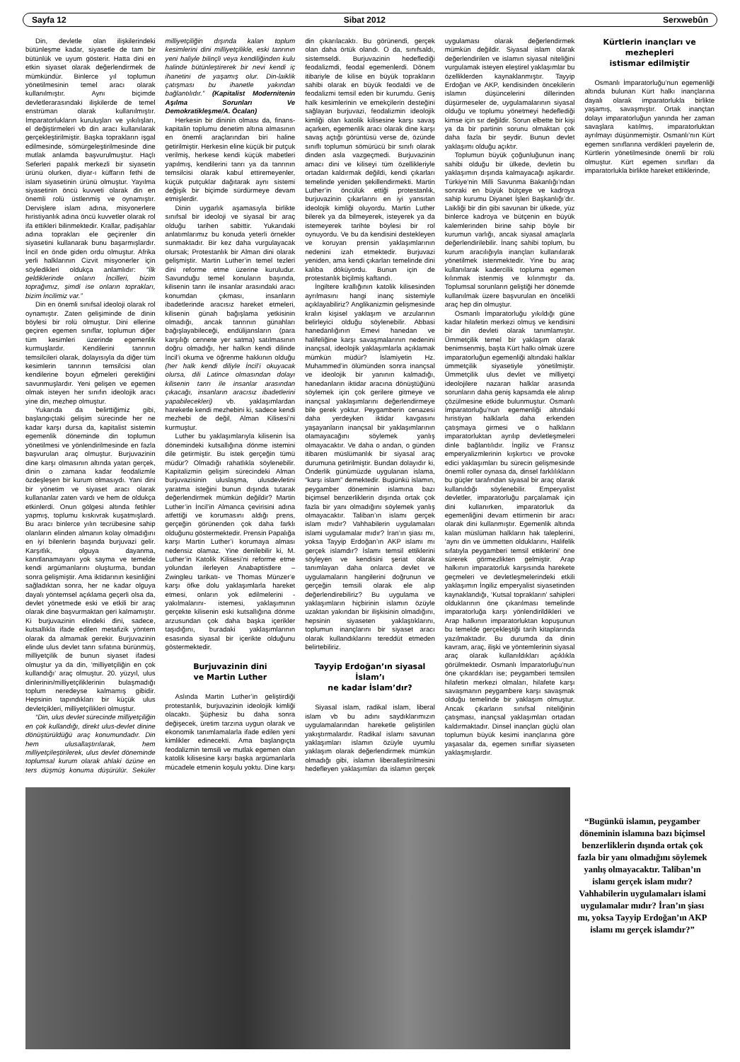Sayfa 12 Sibat 2012 Serxwebûn
Din, devletle olan ilişkilerindeki bütünleşme kadar, siyasetle de tam bir bütünlük ve uyum gösterir. Hatta dini en etkin siyaset olarak değerlendirmek de mümkündür. Binlerce yıl toplumun yönetilmesinin temel aracı olarak kullanılmıştır. Aynı biçimde devletlerarasındaki ilişkilerde de temel enstrüman olarak kullanılmıştır. İmparatorlukların kuruluşları ve yıkılışları, el değiştirmeleri vb din aracı kullanılarak gerçekleştirilmiştir. Başka toprakların işgal edilmesinde, sömürgeleştirilmesinde dine mutlak anlamda başvurulmuştur. Haçlı Seferleri papalık merkezli bir siyasetin ürünü olurken, diyar-ı küffarın fethi de islam siyasetinin ürünü olmuştur. Yayılma siyasetinin öncü kuvveti olarak din en önemli rolü üstlenmiş ve oynamıştır. Dervişlere islam adına, misyonerlere hıristiyanlık adına öncü kuvvetler olarak rol ifa ettikleri bilinmektedir. Krallar, padişahlar adına toprakları ele geçirenler din siyasetini kullanarak bunu başarmışlardır. İncil en önde giden ordu olmuştur. Afrika yerli halklarının Cizvit misyonerler için söyledikleri oldukça anlamlıdır: “İlk geldiklerinde onların İncilleri, bizim toprağımız, şimdi ise onların toprakları, bizim İncilimiz var.”
Din en önemli sınıfsal ideoloji olarak rol oynamıştır. Zaten gelişiminde de dinin böylesi bir rolü olmuştur. Dini ellerine geçiren egemen sınıflar, toplumun diğer tüm kesimleri üzerinde egemenlik kurmuşlardır. Kendilerini tanrının temsilcileri olarak, dolayısıyla da diğer tüm kesimlerin tanrının temsilcisi olan kendilerine boyun eğmeleri gerektiğini savunmuşlardır. Yeni gelişen ve egemen olmak isteyen her sınıfın ideolojik aracı yine din, mezhep olmuştur.
Yukarıda da belirttiğimiz gibi, başlangıçtaki gelişim sürecinde her ne kadar karşı dursa da, kapitalist sistemin egemenlik döneminde din toplumun yönetilmesi ve yönlendirilmesinde en fazla başvurulan araç olmuştur. Burjuvazinin dine karşı olmasının altında yatan gerçek, dinin o zamana kadar feodalizmle özdeşleşen bir kurum olmasıydı. Yani dini bir yönetim ve siyaset aracı olarak kullananlar zaten vardı ve hem de oldukça etkinlerdi. Onun gölgesi altında fetihler yapmış, toplumu kıskıvrak kuşatmışlardı. Bu aracı binlerce yılın tecrübesine sahip olanların elinden almanın kolay olmadığını en iyi bilenlerin başında burjuvazi gelir. Karşıtlık, olguya dayanma, kanıtlanamayanı yok sayma ve temelde kendi argümanlarını oluşturma, bundan sonra gelişmiştir. Ama iktidarının kesinliğini sağladıktan sonra, her ne kadar olguya dayalı yöntemsel açıklama geçerli olsa da, devlet yönetmede eski ve etkili bir araç olarak dine başvurmaktan geri kalmamıştır. Ki burjuvazinin elindeki dini, sadece, kutsallıkla ifade edilen metafizik yöntem olarak da almamak gerekir. Burjuvazinin elinde ulus devlet tanrı sıfatına bürünmüş, milliyetçilik de bunun siyaset ifadesi olmuştur ya da din, ‘milliyetçiliğin en çok kullandığı’ araç olmuştur. 20. yüzyıl, ulus dinlerinin/milliyetçiliklerinin bulaşmadığı toplum neredeyse kalmamış gibidir. Hepsinin tapındıkları bir küçük ulus devletçikleri, milliyetçilikleri olmuştur.
“Din, ulus devlet sürecinde milliyetçiliğin en çok kullandığı, direkt ulus-devlet dinine dönüştürüldüğü araç konumundadır. Din hem ulusallaştırılarak, hem milliyetçileştirilerek, ulus devlet döneminde toplumsal kurum olarak ahlaki özüne en ters düşmüş konuma düşürülür. Seküler milliyetçiliğin dışında kalan toplum kesimlerini dini milliyetçilikle, eski tanrının yeni haliyle bilinçli veya kendiliğinden kulu halinde bütünleştirerek bir nevi kendi iç ihanetini de yaşamış olur. Din-laiklik çatışması bu ihanetle yakından bağlantılıdır.” (Kapitalist Modernitenin Aşılma Sorunları Ve Demokratikleşme/A. Öcalan)
Herkesin bir dininin olması da, finans-kapitalin toplumu denetim altına almasının en önemli araçlarından biri haline getirilmiştir. Herkesin eline küçük bir putçuk verilmiş, herkese kendi küçük mabetleri yapılmış, kendilerini tanrı ya da tanrının temsilcisi olarak kabul etti­remeyenler, küçük putçuklar dağıtarak aynı sistemi değişik bir biçimde sürdürmeye devam etmişlerdir.
Dinin uygarlık aşamasıyla birlikte sınıfsal bir ideoloji ve siyasal bir araç olduğu tarihen sabittir. Yukarıdaki anlatımlarımız bu konuda yeterli örnekler sunmaktadır. Bir kez daha vurgulayacak olursak; Protestanlık bir Alman dini olarak gelişmiştir. Martin Luther’in temel tezleri dini reforme etme üzerine kuruludur. Savunduğu temel konuların başında, kilisenin tanrı ile insanlar arasındaki aracı konumdan çıkması, insanların ibadetlerinde aracısız hareket etmeleri, kilisenin günah bağışlama yetkisinin olmadığı, ancak tanrının günahları bağışlayabileceği, endülijansların (para karşılığı cennete yer satma) satılmasının doğru olmadığı, her halkın kendi dilinde İncil’i okuma ve öğrenme hakkının olduğu (her halk kendi diliyle İncil’i okuyacak olursa, dili Latince olmasından dolayı kilisenin tanrı ile insanlar arasından çıkacağı, insanların aracısız ibadetlerini yapabilecekleri) vb. yaklaşımlardan hareketle kendi mezhebini ki, sadece kendi mezhebi de değil, Alman Kilisesi’ni kurmuştur.
Luther bu yaklaşımlarıyla kilisenin İsa dönemindeki kutsallığına dönme istemini dile getirmiştir. Bu istek gerçeğin tümü müdür? Olmadığı rahatlıkla söylenebilir. Kapitalizmin gelişim sürecindeki Alman burjuvazisinin uluslaşma, ulusdevletini yaratma isteğini bunun dışında tutarak değerlendirmek mümkün değildir? Martin Luther’in İncil’in Almanca çevirisini adına atfettiği ve korumasını aldığı prens, gerçeğin görünenden çok daha farklı olduğunu göstermektedir. Prensin Papalığa karşı Martin Luther’i korumaya alması nedensiz olamaz. Yine denilebilir ki, M. Luther’in Katolik Kilisesi’ni reforme etme yolundan ilerleyen Anabaptistlere –Zwingleu tarikatı- ve Thomas Münzer’e karşı öfke dolu yaklaşımlarla hareket etmesi, onların yok edilmelerini -yakılmalarını- istemesi, yaklaşımının gerçekte kilisenin eski kutsallığına dönme arzusundan çok daha başka içerikler taşıdığını, buradaki yaklaşımlarının esasında siyasal bir içerikte olduğunu göstermektedir.
Burjuvazinin dini
ve Martin Luther
Aslında Martin Luther’in geliştirdiği protestanlık, burjuvazinin ideolojik kimliği olacaktı. Şüphesiz bu daha sonra değişecek, üretim tarzına uygun olarak ve ekonomik tanımlamalarla ifade edilen yeni kimlikler edinecekti. Ama başlangıçta feodalizmin temsili ve mutlak egemen olan katolik kilisesine karşı başka argümanlarla mücadele etmenin koşulu yoktu. Dine karşı din çıkarılacaktı. Bu görünendi, gerçek olan daha örtük olandı. O da, sınıfsaldı, sistemseldi. Burjuvazinin hedeflediği feodalizmdi, feodal egemenlerdi. Dönem itibariyle de kilise en büyük toprakların sahibi olarak en büyük feodaldi ve de feodalizmi temsil eden bir kurumdu. Geniş halk kesimlerinin ve emekçilerin desteğini sağlayan burjuvazi, feodalizmin ideolojik kimliği olan katolik kilisesine karşı savaş açarken, egemenlik aracı olarak dine karşı savaş açtığı görüntüsü verse de, özünde sınıflı toplumun sömürücü bir sınıfı olarak dinden asla vazgeçmedi. Burjuvazinin amacı dini ve kiliseyi tüm özellikleriyle ortadan kaldırmak değildi, kendi çıkarları temelinde yeniden şekillendirmekti. Martin Luther’in öncülük ettiği protestanlık, burjuvazinin çıkarlarını en iyi yansıtan ideolojik kimliği oluyordu. Martin Luther bilerek ya da bilmeyerek, isteyerek ya da istemeyerek tarihte böylesi bir rol oynuyordu. Ve bu da kendisini destekleyen ve koruyan prensin yaklaşımlarının nedenini izah etmektedir. Burjuvazi yeniden, ama kendi çıkarları temelinde dini kalıba döküyordu. Bunun için de protestanlık biçilmiş kaftandı.
İngiltere krallığının katolik kilisesinden ayrılmasını hangi inanç sistemiyle açıklayabiliriz? Anglikanizmin gelişmesinde kralın kişisel yaklaşım ve arzularının belirleyici olduğu söylenebilir. Abbasi hanedanlığının Emevi hanedan ve halifeliğine karşı savaşmalarının nedenini inançsal, ideolojik yaklaşımlarla açıklamak mümkün müdür? İslamiyetin Hz. Muhammed’in ölümünden sonra inançsal ve ideolojik bir yanının kalmadığı, hanedanların iktidar aracına dönüştüğünü söylemek için çok gerilere gitmeye ve inançsal yaklaşımlarını değerlendirmeye bile gerek yoktur. Peygamberin cenazesi daha yerdeyken iktidar kavgasını yaşayanların inançsal bir yaklaşımlarının olamayacağını söylemek yanlış olmayacaktır. Ve daha o andan, o günden itibaren müslümanlık bir siyasal araç durumuna getirilmiştir. Bundan dolayıdır ki, Önderlik günümüzde uygulanan islama, “karşı islam” demektedir. Bugünkü islamın, peygamber döneminin islamına bazı biçimsel benzerliklerin dışında ortak çok fazla bir yanı olmadığını söylemek yanlış olmayacaktır. Taliban’ın islamı gerçek islam mıdır? Vahhabilerin uygulamaları islami uygulamalar mıdır? İran’ın şiası mı, yoksa Tayyip Erdoğan’ın AKP islamı mı gerçek islamdır? İslamı temsil ettiklerini söyleyen ve kendisini şeriat olarak tanımlayan daha onlarca devlet ve uygulamaların hangilerini doğrunun ve gerçeğin temsili olarak ele alıp değerlendirebiliriz? Bu uygulama ve yaklaşımların hiçbirinin islamın özüyle uzaktan yakından bir ilişkisinin olmadığını, hepsinin siyaseten yaklaştıklarını, toplumun inançlarını bir siyaset aracı olarak kullandıklarını tereddüt etmeden belirtebiliriz.
Tayyip Erdoğan’ın siyasal İslam’ı
ne kadar İslam’dır?
Siyasal islam, radikal islam, liberal islam vb bu adını saydıklarımızın uygulamalarından hareketle geliştirilen yakıştırmalardır. Radikal islamı savunan yaklaşımları islamın özüyle uyumlu yaklaşım olarak değerlendirmek mümkün olmadığı gibi, islamın liberalleştirilmesini hedefleyen yaklaşımları da islamın gerçek uygulaması olarak değerlendirmek mümkün değildir. Siyasal islam olarak değerlendirilen ve islamın siyasal niteliğini vurgulamak isteyen eleştirel yaklaşımlar bu özelliklerden kaynaklanmıştır. Tayyip Erdoğan ve AKP, kendisinden öncekilerin islamın düşüncelerini dillerinden düşürmeseler de, uygulamalarının siyasal olduğu ve toplumu yönetmeyi hedeflediği kimse için sır değildir. Sorun elbette bir kişi ya da bir partinin sorunu olmaktan çok daha fazla bir şeydir. Bunun devlet yaklaşımı olduğu açıktır.
Toplumun büyük çoğunluğunun inanç sahibi olduğu bir ülkede, devletin bu yaklaşımın dışında kalmayacağı aşikardır. Türkiye’nin Milli Savunma Bakanlığı’ndan sonraki en büyük bütçeye ve kadroya sahip kurumu Diyanet İşleri Başkanlığı’dır. Laikliği bir din gibi savunan bir ülkede, yüz binlerce kadroya ve bütçenin en büyük kalemlerinden birine sahip böyle bir kurumun varlığı, ancak siyasal amaçlarla değerlendirilebilir. İnanç sahibi toplum, bu kurum aracılığıyla inançları kullanılarak yönetilmek istenmektedir. Yine bu araç kullanılarak kadercilik topluma egemen kılınmak istenmiş ve kılınmıştır da. Toplumsal sorunların geliştiği her dönemde kullanılmak üzere başvurulan en öncelikli araç hep din olmuştur.
Osmanlı İmparatorluğu yıkıldığı güne kadar hilafetin merkezi olmuş ve kendisini bir din devleti olarak tanımlamıştır. Ümmetçilik temel bir yaklaşım olarak benimsenmiş, başta Kürt halkı olmak üzere imparatorluğun egemenliği altındaki halklar ümmetçilik siyasetiyle yönetilmiştir. Ümmetçilik ulus devlet ve milliyetçi ideolojilere nazaran halklar arasında sorunların daha geniş kapsamda ele alınıp çözülmesine etkide bulunmuştur. Osmanlı İmparatorluğu’nun egemenliği altındaki hıristiyan halklarla daha erkenden çatışmaya girmesi ve o halkların imparatorluktan ayrılıp devletleşmeleri dinle bağlantılıdır. İngiliz ve Fransız emperyalizmlerinin kışkırtıcı ve provoke edici yaklaşımları bu sürecin gelişmesinde önemli roller oynasa da, dinsel farklılıkların bu güçler tarafından siyasal bir araç olarak kullanıldığı söylenebilir. Emperyalist devletler, imparatorluğu parçalamak için dini kullanırken, imparatorluk da egemenliğini devam ettirmenin bir aracı olarak dini kullanmıştır. Egemenlik altında kalan müslüman halkların hak taleplerini, ‘aynı din ve ümmetten olduklarını, Halifelik sıfatıyla peygamberi temsil ettiklerini’ öne sürerek görmezlikten gelmiştir. Arap halkının imparatorluk karşısında harekete geçmeleri ve devletleşmelerindeki etkili yaklaşımın İngiliz emperyalist siyasetinden kaynaklandığı, ‘Kutsal toprakların’ sahipleri olduklarının öne çıkarılması temelinde imparatorluğa karşı yönlendirildikleri ve Arap halkının imparatorluktan kopuşunun bu temelde gerçekleştiği tarih kitaplarında yazılmaktadır. Bu durumda da dinin kavram, araç, ilişki ve yöntemlerinin siyasal araç olarak kullanıldıkları açıklıkla görülmektedir. Osmanlı İmparatorluğu’nun öne çıkardıkları ise; peygamberi temsilen hilafetin merkezi olmaları, hilafete karşı savaşmanın peygambere karşı savaşmak olduğu temelinde bir yaklaşım olmuştur. Ancak çıkarların sınıfsal niteliğinin çatışması, inançsal yaklaşımları ortadan kaldırmaktadır. Dinsel inançları güçlü olan toplumun büyük kesimi inançlarına göre yaşasalar da, egemen sınıflar siyaseten yaklaşmışlardır.
Kürtlerin inançları ve mezhepleri
istismar edilmiştir
Osmanlı İmparatorluğu’nun egemenliği altında bulunan Kürt halkı inançlarına dayalı olarak imparatorlukla birlikte yaşamış, savaşmıştır. Ortak inançtan dolayı imparatorluğun yanında her zaman savaşlara katılmış, imparatorluktan ayrılmayı düşünmemiştir. Osmanlı’nın Kürt egemen sınıflarına verdikleri payelerin de, Kürtlerin yönetilmesinde önemli bir rolü olmuştur. Kürt egemen sınıfları da imparatorlukla birlikte hareket ettiklerinde,
“Bugünkü islamın, peygamber döneminin islamına bazı biçimsel benzerliklerin dışında ortak çok fazla bir yanı olmadığını söylemek yanlış olmayacaktır. Taliban’ın islamı gerçek islam mıdır? Vahhabilerin uygulamaları islami uygulamalar mıdır? İran’ın şiası mı, yoksa Tayyip Erdoğan’ın AKP islamı mı gerçek islamdır?”